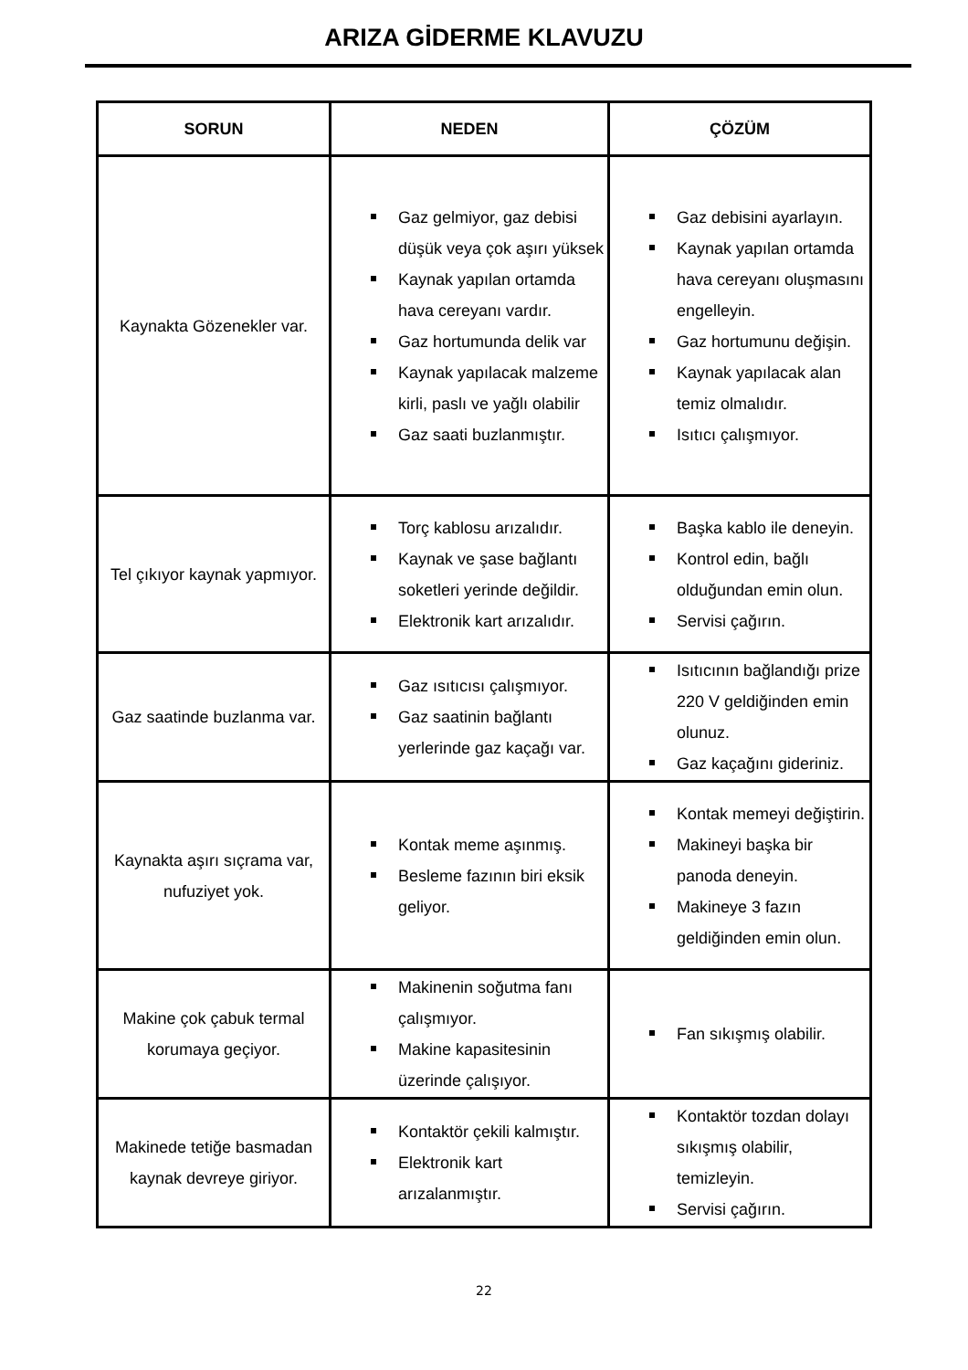ARIZA GİDERME KLAVUZU
| SORUN | NEDEN | ÇÖZÜM |
| --- | --- | --- |
| Kaynakta Gözenekler var. | Gaz gelmiyor, gaz debisi düşük veya çok aşırı yüksek Kaynak yapılan ortamda hava cereyanı vardır. Gaz hortumunda delik var Kaynak yapılacak malzeme kirli, paslı ve yağlı olabilir Gaz saati buzlanmıştır. | Gaz debisini ayarlayın. Kaynak yapılan ortamda hava cereyanı oluşmasını engelleyin. Gaz hortumunu değişin. Kaynak yapılacak alan temiz olmalıdır. Isıtıcı çalışmıyor. |
| Tel çıkıyor kaynak yapmıyor. | Torç kablosu arızalıdır. Kaynak ve şase bağlantı soketleri yerinde değildir. Elektronik kart arızalıdır. | Başka kablo ile deneyin. Kontrol edin, bağlı olduğundan emin olun. Servisi çağırın. |
| Gaz saatinde buzlanma var. | Gaz ısıtıcısı çalışmıyor. Gaz saatinin bağlantı yerlerinde gaz kaçağı var. | Isıtıcının bağlandığı prize 220 V geldiğinden emin olunuz. Gaz kaçağını gideriniz. |
| Kaynakta aşırı sıçrama var, nufuziyet yok. | Kontak meme aşınmış. Besleme fazının biri eksik geliyor. | Kontak memeyi değiştirin. Makineyi başka bir panoda deneyin. Makineye 3 fazın geldiğinden emin olun. |
| Makine çok çabuk termal korumaya geçiyor. | Makinenin soğutma fanı çalışmıyor. Makine kapasitesinin üzerinde çalışıyor. | Fan sıkışmış olabilir. |
| Makinede tetiğe basmadan kaynak devreye giriyor. | Kontaktör çekili kalmıştır. Elektronik kart arızalanmıştır. | Kontaktör tozdan dolayı sıkışmış olabilir, temizleyin. Servisi çağırın. |
22